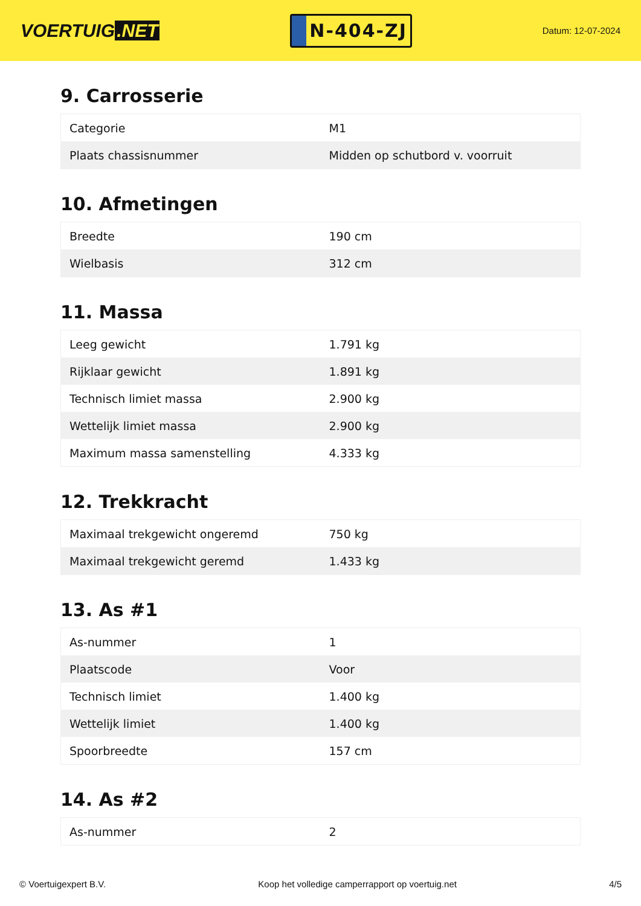VOERTUIG.NET
N-404-ZJ
Datum: 12-07-2024
9. Carrosserie
| Categorie | M1 |
| Plaats chassisnummer | Midden op schutbord v. voorruit |
10. Afmetingen
| Breedte | 190 cm |
| Wielbasis | 312 cm |
11. Massa
| Leeg gewicht | 1.791 kg |
| Rijklaar gewicht | 1.891 kg |
| Technisch limiet massa | 2.900 kg |
| Wettelijk limiet massa | 2.900 kg |
| Maximum massa samenstelling | 4.333 kg |
12. Trekkracht
| Maximaal trekgewicht ongeremd | 750 kg |
| Maximaal trekgewicht geremd | 1.433 kg |
13. As #1
| As-nummer | 1 |
| Plaatscode | Voor |
| Technisch limiet | 1.400 kg |
| Wettelijk limiet | 1.400 kg |
| Spoorbreedte | 157 cm |
14. As #2
| As-nummer | 2 |
© Voertuigexpert B.V. Koop het volledige camperrapport op voertuig.net 4/5